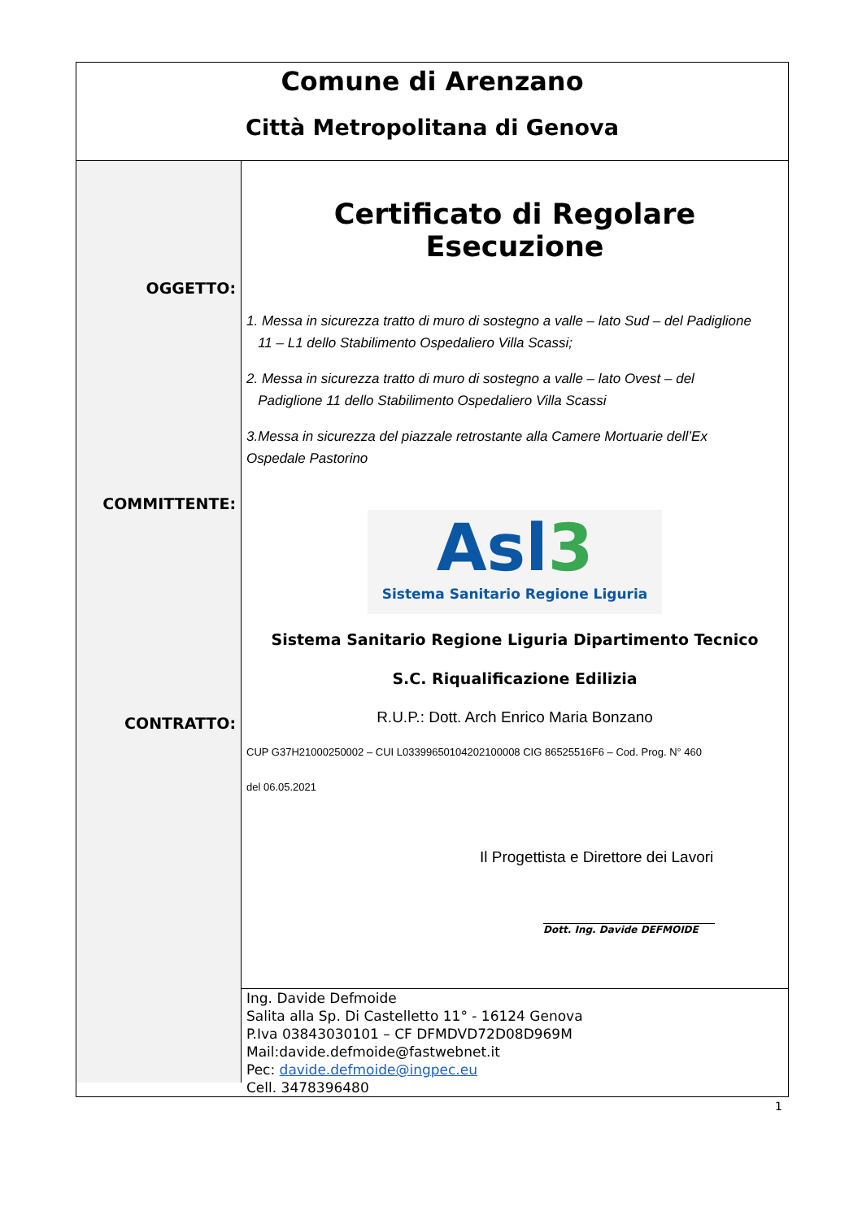Comune di Arenzano
Città Metropolitana di Genova
OGGETTO:
COMMITTENTE:
CONTRATTO:
Certificato di Regolare Esecuzione
1. Messa in sicurezza tratto di muro di sostegno a valle – lato Sud – del Padiglione
11 – L1 dello Stabilimento Ospedaliero Villa Scassi;
2. Messa in sicurezza tratto di muro di sostegno a valle – lato Ovest – del
Padiglione 11 dello Stabilimento Ospedaliero Villa Scassi
3.Messa in sicurezza del piazzale retrostante alla Camere Mortuarie dell’Ex
Ospedale Pastorino
Asl3
Sistema Sanitario Regione Liguria
Sistema Sanitario Regione Liguria Dipartimento Tecnico
S.C. Riqualificazione Edilizia
R.U.P.: Dott. Arch Enrico Maria Bonzano
CUP G37H21000250002 – CUI L03399650104202100008 CIG 86525516F6 – Cod. Prog. N° 460
del 06.05.2021
Il Progettista e Direttore dei Lavori
Dott. Ing. Davide DEFMOIDE
Ing. Davide Defmoide
Salita alla Sp. Di Castelletto 11° - 16124 Genova
P.Iva 03843030101 – CF DFMDVD72D08D969M
Mail:davide.defmoide@fastwebnet.it
Pec: davide.defmoide@ingpec.eu
Cell. 3478396480
1